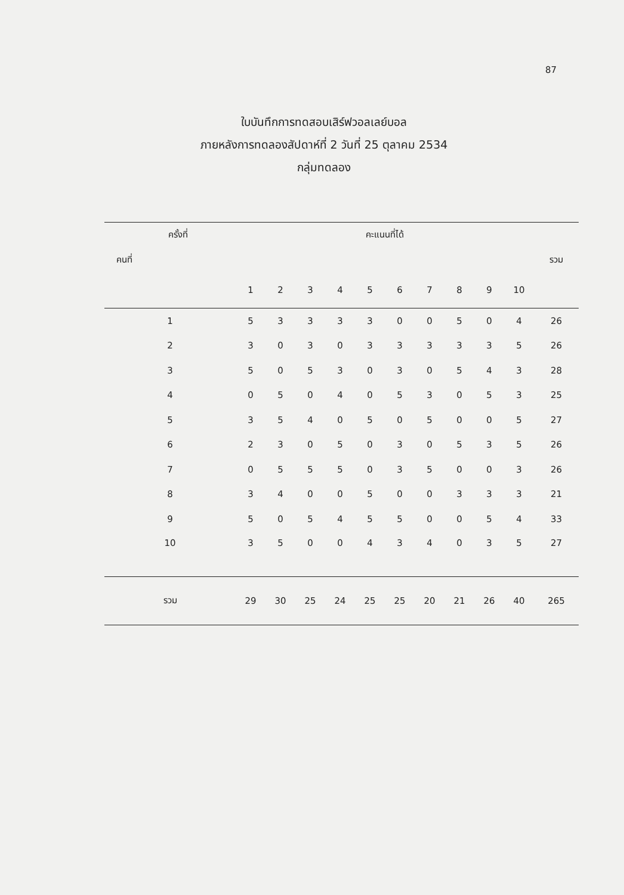87
ใบบันทึกการทดสอบเสิร์ฟวอลเลย์บอล
ภายหลังการทดลองสัปดาห์ที่ 2 วันที่ 25 ตุลาคม 2534
กลุ่มทดลอง
| ครั้งที่ | คะแนนที่ได้ | | | | | | | | | | |
| --- | --- | --- | --- | --- | --- | --- | --- | --- | --- | --- | --- |
| คนที่ | | | | | | | | | | | รวม |
| | 1 | 2 | 3 | 4 | 5 | 6 | 7 | 8 | 9 | 10 | |
| 1 | 5 | 3 | 3 | 3 | 3 | 0 | 0 | 5 | 0 | 4 | 26 |
| 2 | 3 | 0 | 3 | 0 | 3 | 3 | 3 | 3 | 3 | 5 | 26 |
| 3 | 5 | 0 | 5 | 3 | 0 | 3 | 0 | 5 | 4 | 3 | 28 |
| 4 | 0 | 5 | 0 | 4 | 0 | 5 | 3 | 0 | 5 | 3 | 25 |
| 5 | 3 | 5 | 4 | 0 | 5 | 0 | 5 | 0 | 0 | 5 | 27 |
| 6 | 2 | 3 | 0 | 5 | 0 | 3 | 0 | 5 | 3 | 5 | 26 |
| 7 | 0 | 5 | 5 | 5 | 0 | 3 | 5 | 0 | 0 | 3 | 26 |
| 8 | 3 | 4 | 0 | 0 | 5 | 0 | 0 | 3 | 3 | 3 | 21 |
| 9 | 5 | 0 | 5 | 4 | 5 | 5 | 0 | 0 | 5 | 4 | 33 |
| 10 | 3 | 5 | 0 | 0 | 4 | 3 | 4 | 0 | 3 | 5 | 27 |
| รวม | 29 | 30 | 25 | 24 | 25 | 25 | 20 | 21 | 26 | 40 | 265 |